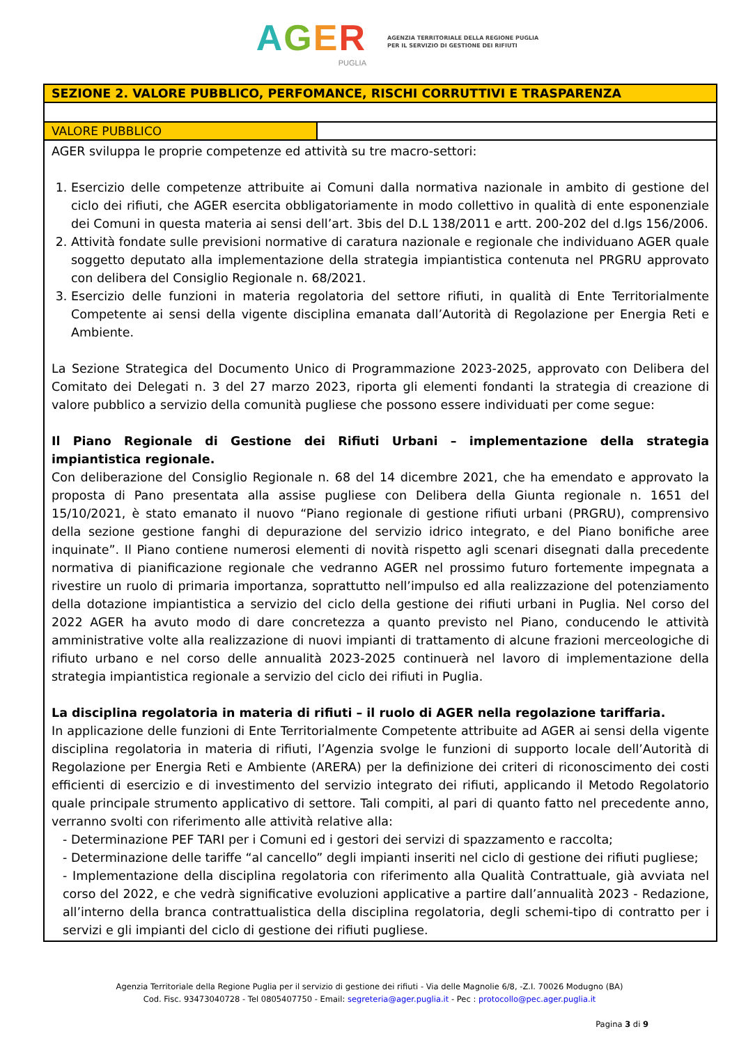AGER
PUGLIA
AGENZIA TERRITORIALE DELLA REGIONE PUGLIA
PER IL SERVIZIO DI GESTIONE DEI RIFIUTI
| SEZIONE 2. VALORE PUBBLICO, PERFOMANCE, RISCHI CORRUTTIVI E TRASPARENZA | |
| VALORE PUBBLICO | |
| AGER sviluppa le proprie competenze ed attività su tre macro-settori: 1. Esercizio delle competenze attribuite ai Comuni dalla normativa nazionale in ambito di gestione del ciclo dei rifiuti, che AGER esercita obbligatoriamente in modo collettivo in qualità di ente esponenziale dei Comuni in questa materia ai sensi dell’art. 3bis del D.L 138/2011 e artt. 200-202 del d.lgs 156/2006. 2. Attività fondate sulle previsioni normative di caratura nazionale e regionale che individuano AGER quale soggetto deputato alla implementazione della strategia impiantistica contenuta nel PRGRU approvato con delibera del Consiglio Regionale n. 68/2021. 3. Esercizio delle funzioni in materia regolatoria del settore rifiuti, in qualità di Ente Territorialmente Competente ai sensi della vigente disciplina emanata dall’Autorità di Regolazione per Energia Reti e Ambiente. La Sezione Strategica del Documento Unico di Programmazione 2023-2025, approvato con Delibera del Comitato dei Delegati n. 3 del 27 marzo 2023, riporta gli elementi fondanti la strategia di creazione di valore pubblico a servizio della comunità pugliese che possono essere individuati per come segue: Il Piano Regionale di Gestione dei Rifiuti Urbani – implementazione della strategia impiantistica regionale. Con deliberazione del Consiglio Regionale n. 68 del 14 dicembre 2021, che ha emendato e approvato la proposta di Pano presentata alla assise pugliese con Delibera della Giunta regionale n. 1651 del 15/10/2021, è stato emanato il nuovo “Piano regionale di gestione rifiuti urbani (PRGRU), comprensivo della sezione gestione fanghi di depurazione del servizio idrico integrato, e del Piano bonifiche aree inquinate”. Il Piano contiene numerosi elementi di novità rispetto agli scenari disegnati dalla precedente normativa di pianificazione regionale che vedranno AGER nel prossimo futuro fortemente impegnata a rivestire un ruolo di primaria importanza, soprattutto nell’impulso ed alla realizzazione del potenziamento della dotazione impiantistica a servizio del ciclo della gestione dei rifiuti urbani in Puglia. Nel corso del 2022 AGER ha avuto modo di dare concretezza a quanto previsto nel Piano, conducendo le attività amministrative volte alla realizzazione di nuovi impianti di trattamento di alcune frazioni merceologiche di rifiuto urbano e nel corso delle annualità 2023-2025 continuerà nel lavoro di implementazione della strategia impiantistica regionale a servizio del ciclo dei rifiuti in Puglia. La disciplina regolatoria in materia di rifiuti – il ruolo di AGER nella regolazione tariffaria. In applicazione delle funzioni di Ente Territorialmente Competente attribuite ad AGER ai sensi della vigente disciplina regolatoria in materia di rifiuti, l’Agenzia svolge le funzioni di supporto locale dell’Autorità di Regolazione per Energia Reti e Ambiente (ARERA) per la definizione dei criteri di riconoscimento dei costi efficienti di esercizio e di investimento del servizio integrato dei rifiuti, applicando il Metodo Regolatorio quale principale strumento applicativo di settore. Tali compiti, al pari di quanto fatto nel precedente anno, verranno svolti con riferimento alle attività relative alla: - Determinazione PEF TARI per i Comuni ed i gestori dei servizi di spazzamento e raccolta; - Determinazione delle tariffe “al cancello” degli impianti inseriti nel ciclo di gestione dei rifiuti pugliese; - Implementazione della disciplina regolatoria con riferimento alla Qualità Contrattuale, già avviata nel corso del 2022, e che vedrà significative evoluzioni applicative a partire dall’annualità 2023 - Redazione, all’interno della branca contrattualistica della disciplina regolatoria, degli schemi-tipo di contratto per i servizi e gli impianti del ciclo di gestione dei rifiuti pugliese. | |
Agenzia Territoriale della Regione Puglia per il servizio di gestione dei rifiuti - Via delle Magnolie 6/8, -Z.I. 70026 Modugno (BA)
Cod. Fisc. 93473040728 - Tel 0805407750 - Email: segreteria@ager.puglia.it - Pec : protocollo@pec.ager.puglia.it
Pagina 3 di 9